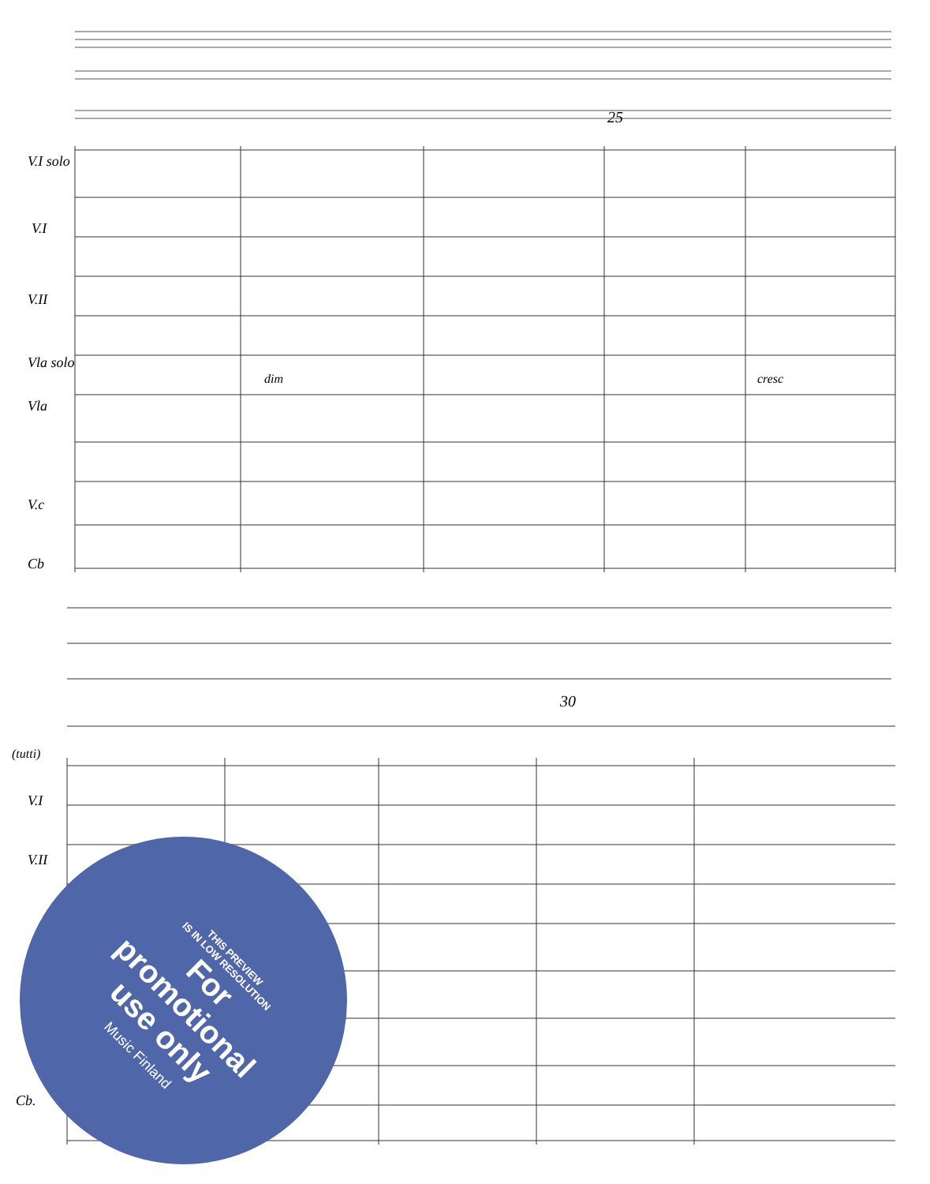25
30
V.I solo
V.I
V.II
Vla solo
Vla
V.c
Cb
dim
cresc
(tutti)
V.I
V.II
Cb.
THIS PREVIEW
IS IN LOW RESOLUTION
For promotional
use only
Music Finland